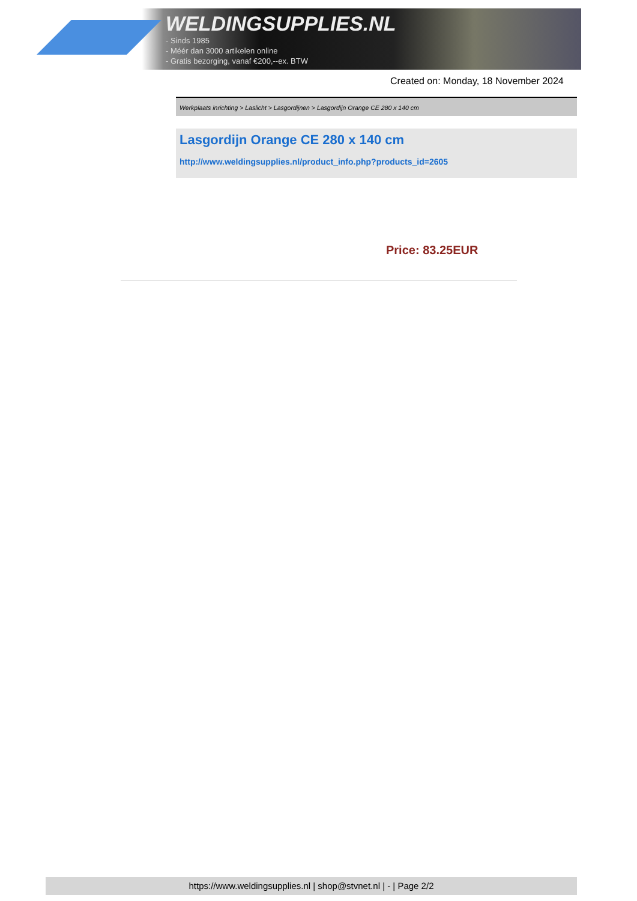WELDINGSUPPLIES.NL
- Sinds 1985
- Méér dan 3000 artikelen online
- Gratis bezorging, vanaf €200,--ex. BTW
Created on: Monday, 18 November 2024
Werkplaats inrichting > Laslicht > Lasgordijnen > Lasgordijn Orange CE 280 x 140 cm
Lasgordijn Orange CE 280 x 140 cm
http://www.weldingsupplies.nl/product_info.php?products_id=2605
Price: 83.25EUR
https://www.weldingsupplies.nl | shop@stvnet.nl | - | Page 2/2